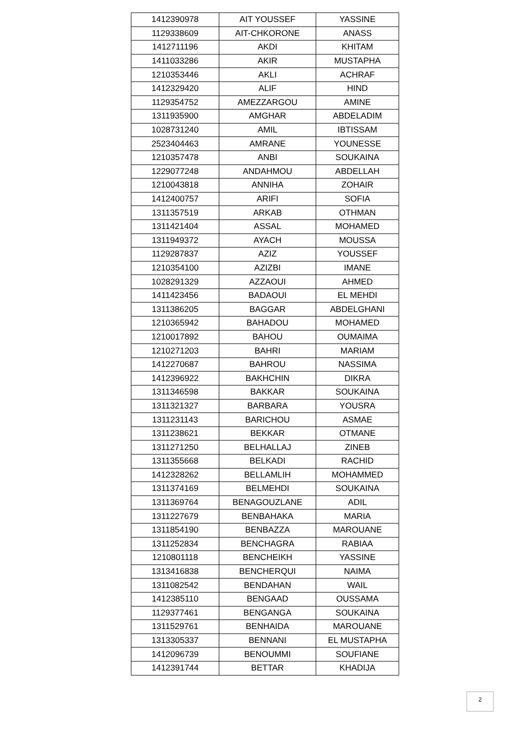| 1412390978 | AIT YOUSSEF | YASSINE |
| 1129338609 | AIT-CHKORONE | ANASS |
| 1412711196 | AKDI | KHITAM |
| 1411033286 | AKIR | MUSTAPHA |
| 1210353446 | AKLI | ACHRAF |
| 1412329420 | ALIF | HIND |
| 1129354752 | AMEZZARGOU | AMINE |
| 1311935900 | AMGHAR | ABDELADIM |
| 1028731240 | AMIL | IBTISSAM |
| 2523404463 | AMRANE | YOUNESSE |
| 1210357478 | ANBI | SOUKAINA |
| 1229077248 | ANDAHMOU | ABDELLAH |
| 1210043818 | ANNIHA | ZOHAIR |
| 1412400757 | ARIFI | SOFIA |
| 1311357519 | ARKAB | OTHMAN |
| 1311421404 | ASSAL | MOHAMED |
| 1311949372 | AYACH | MOUSSA |
| 1129287837 | AZIZ | YOUSSEF |
| 1210354100 | AZIZBI | IMANE |
| 1028291329 | AZZAOUI | AHMED |
| 1411423456 | BADAOUI | EL MEHDI |
| 1311386205 | BAGGAR | ABDELGHANI |
| 1210365942 | BAHADOU | MOHAMED |
| 1210017892 | BAHOU | OUMAIMA |
| 1210271203 | BAHRI | MARIAM |
| 1412270687 | BAHROU | NASSIMA |
| 1412396922 | BAKHCHIN | DIKRA |
| 1311346598 | BAKKAR | SOUKAINA |
| 1311321327 | BARBARA | YOUSRA |
| 1311231143 | BARICHOU | ASMAE |
| 1311238621 | BEKKAR | OTMANE |
| 1311271250 | BELHALLAJ | ZINEB |
| 1311355668 | BELKADI | RACHID |
| 1412328262 | BELLAMLIH | MOHAMMED |
| 1311374169 | BELMEHDI | SOUKAINA |
| 1311369764 | BENAGOUZLANE | ADIL |
| 1311227679 | BENBAHAKA | MARIA |
| 1311854190 | BENBAZZA | MAROUANE |
| 1311252834 | BENCHAGRA | RABIAA |
| 1210801118 | BENCHEIKH | YASSINE |
| 1313416838 | BENCHERQUI | NAIMA |
| 1311082542 | BENDAHAN | WAIL |
| 1412385110 | BENGAAD | OUSSAMA |
| 1129377461 | BENGANGA | SOUKAINA |
| 1311529761 | BENHAIDA | MAROUANE |
| 1313305337 | BENNANI | EL MUSTAPHA |
| 1412096739 | BENOUMMI | SOUFIANE |
| 1412391744 | BETTAR | KHADIJA |
2